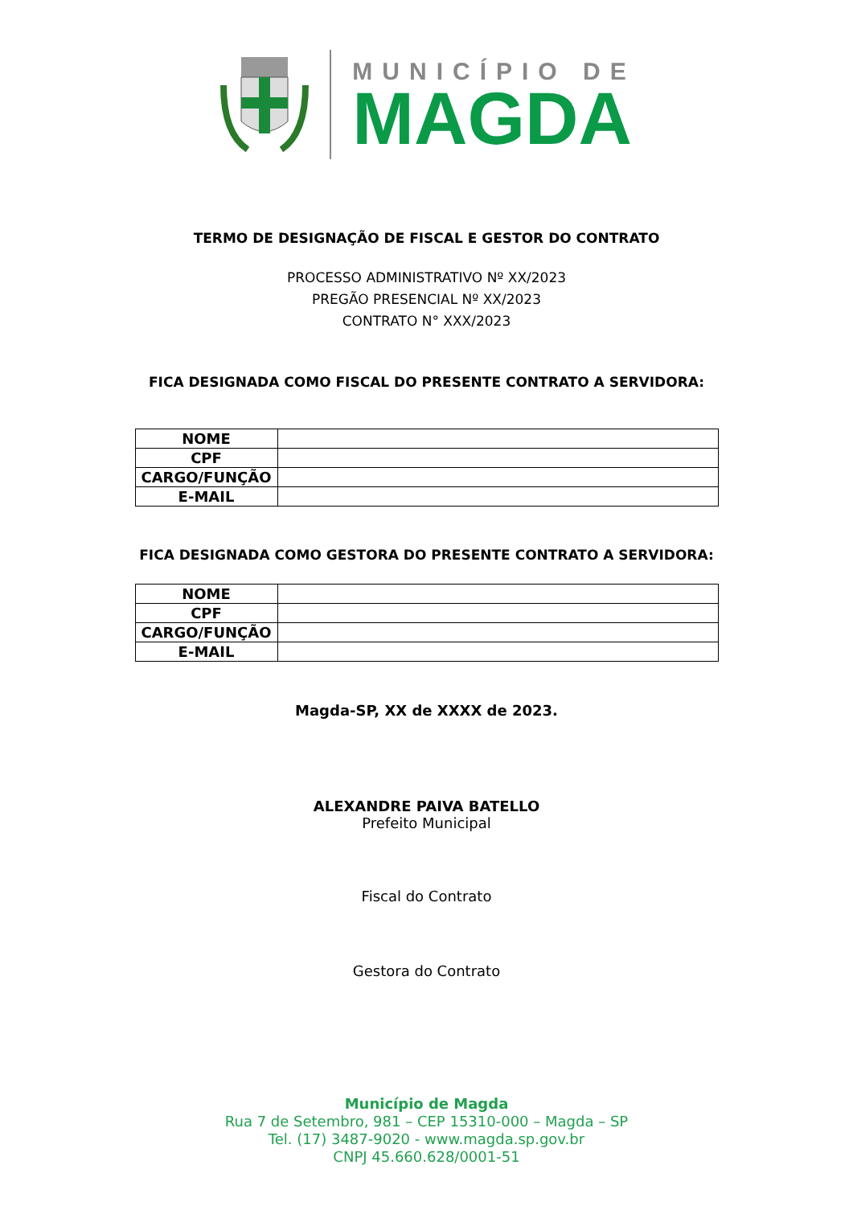MUNICÍPIO DE
MAGDA
TERMO DE DESIGNAÇÃO DE FISCAL E GESTOR DO CONTRATO
PROCESSO ADMINISTRATIVO Nº XX/2023
PREGÃO PRESENCIAL Nº XX/2023
CONTRATO N° XXX/2023
FICA DESIGNADA COMO FISCAL DO PRESENTE CONTRATO A SERVIDORA:
| NOME | |
| CPF | |
| CARGO/FUNÇÃO | |
| E-MAIL | |
FICA DESIGNADA COMO GESTORA DO PRESENTE CONTRATO A SERVIDORA:
| NOME | |
| CPF | |
| CARGO/FUNÇÃO | |
| E-MAIL | |
Magda-SP, XX de XXXX de 2023.
ALEXANDRE PAIVA BATELLO
Prefeito Municipal
Fiscal do Contrato
Gestora do Contrato
Município de Magda
Rua 7 de Setembro, 981 – CEP 15310-000 – Magda – SP
Tel. (17) 3487-9020 - www.magda.sp.gov.br
CNPJ 45.660.628/0001-51